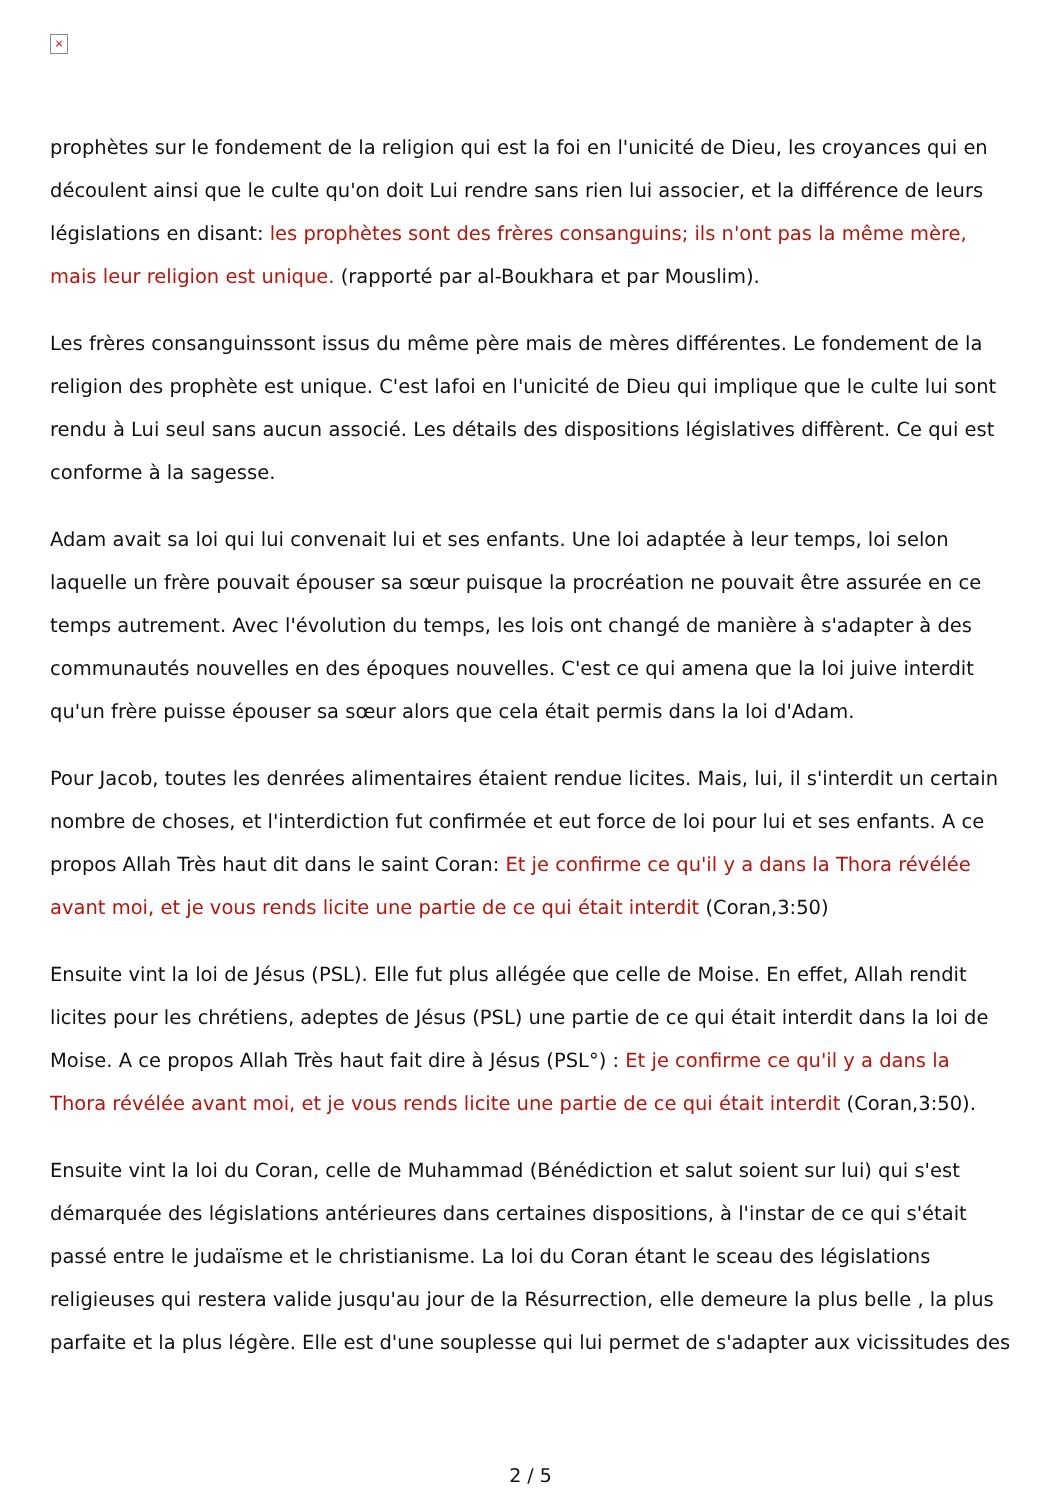×
prophètes sur le fondement de la religion qui est la foi en l'unicité de Dieu, les croyances qui en découlent ainsi que le culte qu'on doit Lui rendre sans rien lui associer, et la différence de leurs législations en disant: les prophètes sont des frères consanguins; ils n'ont pas la même mère, mais leur religion est unique. (rapporté par al-Boukhara et par Mouslim).
Les frères consanguinssont issus du même père mais de mères différentes. Le fondement de la religion des prophète est unique. C'est lafoi en l'unicité de Dieu qui implique que le culte lui sont rendu à Lui seul sans aucun associé. Les détails des dispositions législatives diffèrent. Ce qui est conforme à la sagesse.
Adam avait sa loi qui lui convenait lui et ses enfants. Une loi adaptée à leur temps, loi selon laquelle un frère pouvait épouser sa sœur puisque la procréation ne pouvait être assurée en ce temps autrement. Avec l'évolution du temps, les lois ont changé de manière à s'adapter à des communautés nouvelles en des époques nouvelles. C'est ce qui amena que la loi juive interdit qu'un frère puisse épouser sa sœur alors que cela était permis dans la loi d'Adam.
Pour Jacob, toutes les denrées alimentaires étaient rendue licites. Mais, lui, il s'interdit un certain nombre de choses, et l'interdiction fut confirmée et eut force de loi pour lui et ses enfants. A ce propos Allah Très haut dit dans le saint Coran: Et je confirme ce qu'il y a dans la Thora révélée avant moi, et je vous rends licite une partie de ce qui était interdit (Coran,3:50)
Ensuite vint la loi de Jésus (PSL). Elle fut plus allégée que celle de Moise. En effet, Allah rendit licites pour les chrétiens, adeptes de Jésus (PSL) une partie de ce qui était interdit dans la loi de Moise. A ce propos Allah Très haut fait dire à Jésus (PSL°) : Et je confirme ce qu'il y a dans la Thora révélée avant moi, et je vous rends licite une partie de ce qui était interdit (Coran,3:50).
Ensuite vint la loi du Coran, celle de Muhammad (Bénédiction et salut soient sur lui) qui s'est démarquée des législations antérieures dans certaines dispositions, à l'instar de ce qui s'était passé entre le judaïsme et le christianisme. La loi du Coran étant le sceau des législations religieuses qui restera valide jusqu'au jour de la Résurrection, elle demeure la plus belle , la plus parfaite et la plus légère. Elle est d'une souplesse qui lui permet de s'adapter aux vicissitudes des
2 / 5